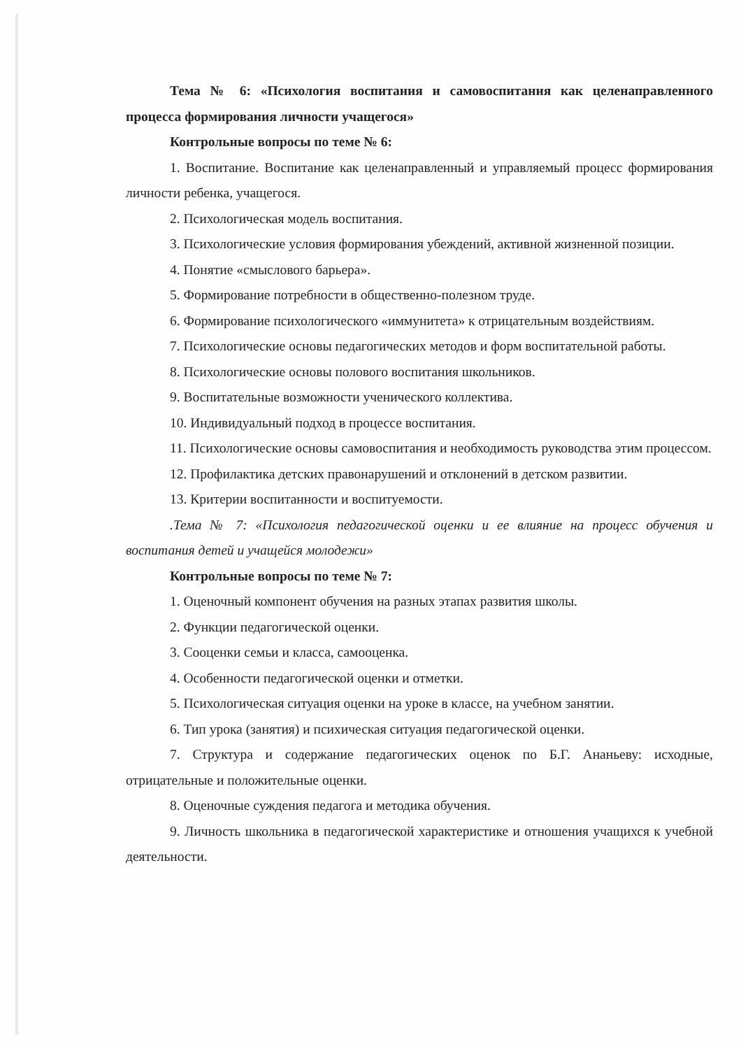Тема № 6: «Психология воспитания и самовоспитания как целенаправленного процесса формирования личности учащегося»
Контрольные вопросы по теме № 6:
1. Воспитание. Воспитание как целенаправленный и управляемый процесс формирования личности ребенка, учащегося.
2. Психологическая модель воспитания.
3. Психологические условия формирования убеждений, активной жизненной позиции.
4. Понятие «смыслового барьера».
5. Формирование потребности в общественно-полезном труде.
6. Формирование психологического «иммунитета» к отрицательным воздействиям.
7. Психологические основы педагогических методов и форм воспитательной работы.
8. Психологические основы полового воспитания школьников.
9. Воспитательные возможности ученического коллектива.
10. Индивидуальный подход в процессе воспитания.
11. Психологические основы самовоспитания и необходимость руководства этим процессом.
12. Профилактика детских правонарушений и отклонений в детском развитии.
13. Критерии воспитанности и воспитуемости.
.Тема № 7: «Психология педагогической оценки и ее влияние на процесс обучения и воспитания детей и учащейся молодежи»
Контрольные вопросы по теме № 7:
1. Оценочный компонент обучения на разных этапах развития школы.
2. Функции педагогической оценки.
3. Сооценки семьи и класса, самооценка.
4. Особенности педагогической оценки и отметки.
5. Психологическая ситуация оценки на уроке в классе, на учебном занятии.
6. Тип урока (занятия) и психическая ситуация педагогической оценки.
7. Структура и содержание педагогических оценок по Б.Г. Ананьеву: исходные, отрицательные и положительные оценки.
8. Оценочные суждения педагога и методика обучения.
9. Личность школьника в педагогической характеристике и отношения учащихся к учебной деятельности.